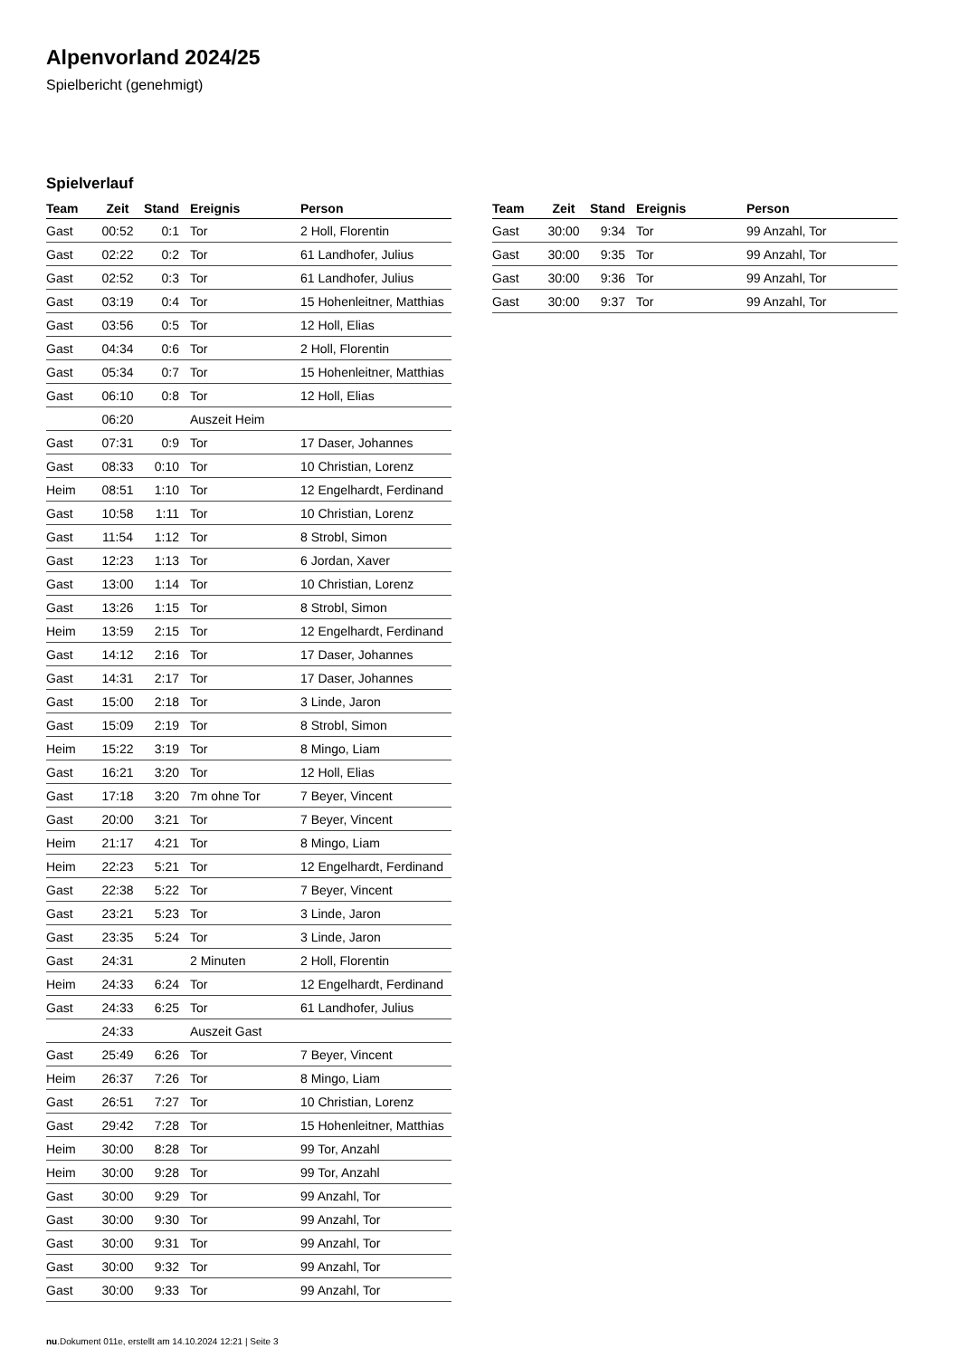Alpenvorland 2024/25
Spielbericht (genehmigt)
Spielverlauf
| Team | Zeit | Stand | Ereignis | Person |
| --- | --- | --- | --- | --- |
| Gast | 00:52 | 0:1 | Tor | 2 Holl, Florentin |
| Gast | 02:22 | 0:2 | Tor | 61 Landhofer, Julius |
| Gast | 02:52 | 0:3 | Tor | 61 Landhofer, Julius |
| Gast | 03:19 | 0:4 | Tor | 15 Hohenleitner, Matthias |
| Gast | 03:56 | 0:5 | Tor | 12 Holl, Elias |
| Gast | 04:34 | 0:6 | Tor | 2 Holl, Florentin |
| Gast | 05:34 | 0:7 | Tor | 15 Hohenleitner, Matthias |
| Gast | 06:10 | 0:8 | Tor | 12 Holl, Elias |
| | 06:20 | | Auszeit Heim | |
| Gast | 07:31 | 0:9 | Tor | 17 Daser, Johannes |
| Gast | 08:33 | 0:10 | Tor | 10 Christian, Lorenz |
| Heim | 08:51 | 1:10 | Tor | 12 Engelhardt, Ferdinand |
| Gast | 10:58 | 1:11 | Tor | 10 Christian, Lorenz |
| Gast | 11:54 | 1:12 | Tor | 8 Strobl, Simon |
| Gast | 12:23 | 1:13 | Tor | 6 Jordan, Xaver |
| Gast | 13:00 | 1:14 | Tor | 10 Christian, Lorenz |
| Gast | 13:26 | 1:15 | Tor | 8 Strobl, Simon |
| Heim | 13:59 | 2:15 | Tor | 12 Engelhardt, Ferdinand |
| Gast | 14:12 | 2:16 | Tor | 17 Daser, Johannes |
| Gast | 14:31 | 2:17 | Tor | 17 Daser, Johannes |
| Gast | 15:00 | 2:18 | Tor | 3 Linde, Jaron |
| Gast | 15:09 | 2:19 | Tor | 8 Strobl, Simon |
| Heim | 15:22 | 3:19 | Tor | 8 Mingo, Liam |
| Gast | 16:21 | 3:20 | Tor | 12 Holl, Elias |
| Gast | 17:18 | 3:20 | 7m ohne Tor | 7 Beyer, Vincent |
| Gast | 20:00 | 3:21 | Tor | 7 Beyer, Vincent |
| Heim | 21:17 | 4:21 | Tor | 8 Mingo, Liam |
| Heim | 22:23 | 5:21 | Tor | 12 Engelhardt, Ferdinand |
| Gast | 22:38 | 5:22 | Tor | 7 Beyer, Vincent |
| Gast | 23:21 | 5:23 | Tor | 3 Linde, Jaron |
| Gast | 23:35 | 5:24 | Tor | 3 Linde, Jaron |
| Gast | 24:31 | | 2 Minuten | 2 Holl, Florentin |
| Heim | 24:33 | 6:24 | Tor | 12 Engelhardt, Ferdinand |
| Gast | 24:33 | 6:25 | Tor | 61 Landhofer, Julius |
| | 24:33 | | Auszeit Gast | |
| Gast | 25:49 | 6:26 | Tor | 7 Beyer, Vincent |
| Heim | 26:37 | 7:26 | Tor | 8 Mingo, Liam |
| Gast | 26:51 | 7:27 | Tor | 10 Christian, Lorenz |
| Gast | 29:42 | 7:28 | Tor | 15 Hohenleitner, Matthias |
| Heim | 30:00 | 8:28 | Tor | 99 Tor, Anzahl |
| Heim | 30:00 | 9:28 | Tor | 99 Tor, Anzahl |
| Gast | 30:00 | 9:29 | Tor | 99 Anzahl, Tor |
| Gast | 30:00 | 9:30 | Tor | 99 Anzahl, Tor |
| Gast | 30:00 | 9:31 | Tor | 99 Anzahl, Tor |
| Gast | 30:00 | 9:32 | Tor | 99 Anzahl, Tor |
| Gast | 30:00 | 9:33 | Tor | 99 Anzahl, Tor |
| Team | Zeit | Stand | Ereignis | Person |
| --- | --- | --- | --- | --- |
| Gast | 30:00 | 9:34 | Tor | 99 Anzahl, Tor |
| Gast | 30:00 | 9:35 | Tor | 99 Anzahl, Tor |
| Gast | 30:00 | 9:36 | Tor | 99 Anzahl, Tor |
| Gast | 30:00 | 9:37 | Tor | 99 Anzahl, Tor |
nu.Dokument 011e, erstellt am 14.10.2024 12:21 | Seite 3